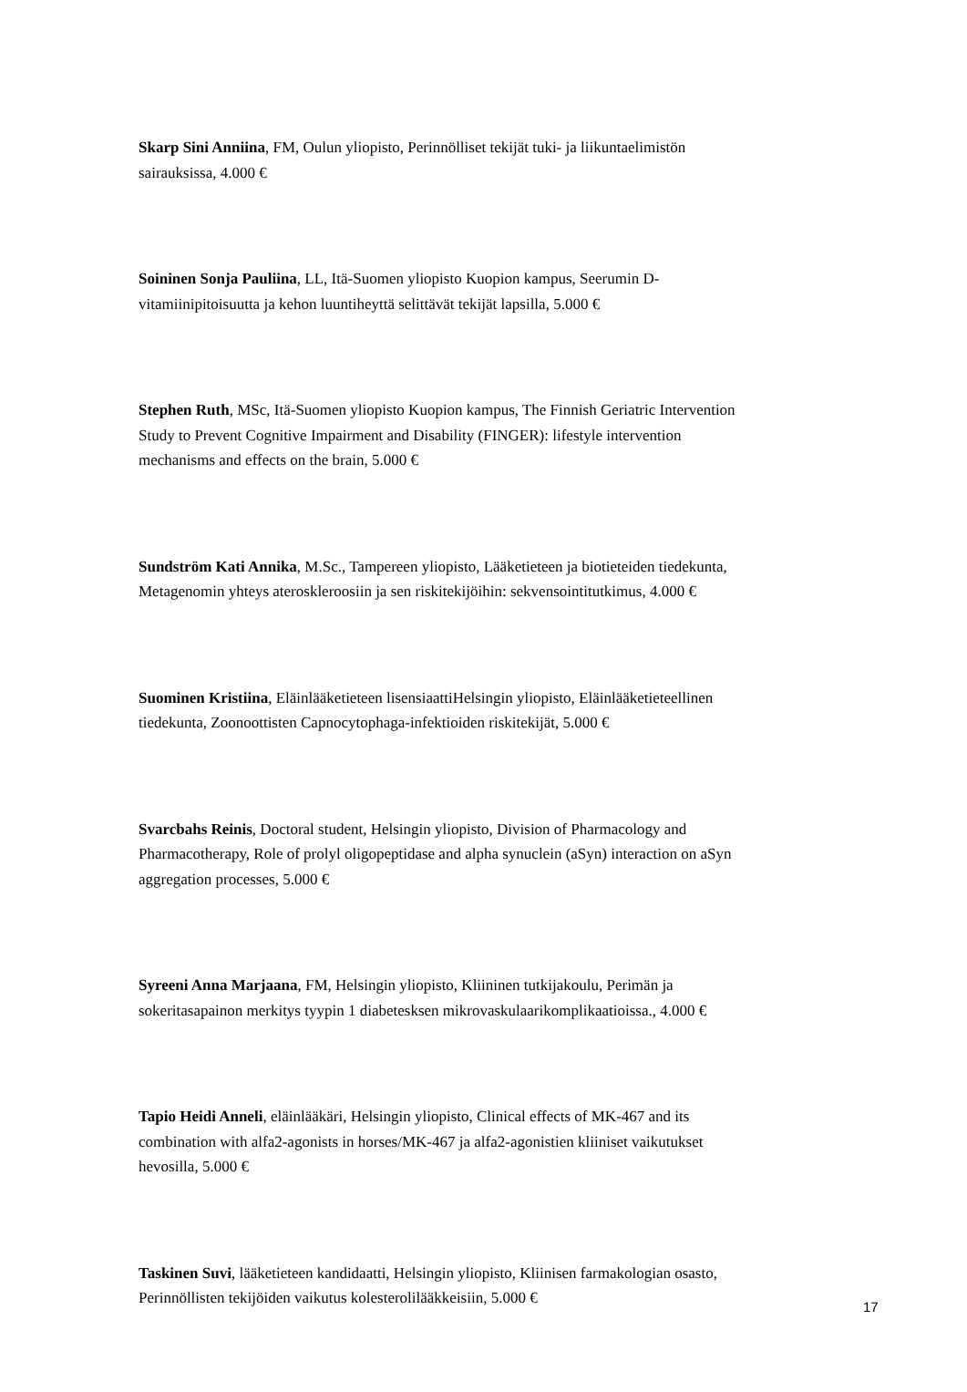Skarp Sini Anniina, FM, Oulun yliopisto, Perinnölliset tekijät tuki- ja liikuntaelimistön sairauksissa, 4.000 €
Soininen Sonja Pauliina, LL, Itä-Suomen yliopisto Kuopion kampus, Seerumin D-vitamiinipitoisuutta ja kehon luuntiheyttä selittävät tekijät lapsilla, 5.000 €
Stephen Ruth, MSc, Itä-Suomen yliopisto Kuopion kampus, The Finnish Geriatric Intervention Study to Prevent Cognitive Impairment and Disability (FINGER): lifestyle intervention mechanisms and effects on the brain, 5.000 €
Sundström Kati Annika, M.Sc., Tampereen yliopisto, Lääketieteen ja biotieteiden tiedekunta, Metagenomin yhteys ateroskleroosiin ja sen riskitekijöihin: sekvensointitutkimus, 4.000 €
Suominen Kristiina, Eläinlääketieteen lisensiaattiHelsingin yliopisto, Eläinlääketieteellinen tiedekunta, Zoonoottisten Capnocytophaga-infektioiden riskitekijät, 5.000 €
Svarcbahs Reinis, Doctoral student, Helsingin yliopisto, Division of Pharmacology and Pharmacotherapy, Role of prolyl oligopeptidase and alpha synuclein (aSyn) interaction on aSyn aggregation processes, 5.000 €
Syreeni Anna Marjaana, FM, Helsingin yliopisto, Kliininen tutkijakoulu, Perimän ja sokeritasapainon merkitys tyypin 1 diabetesksen mikrovaskulaarikomplikaatioissa., 4.000 €
Tapio Heidi Anneli, eläinlääkäri, Helsingin yliopisto, Clinical effects of MK-467 and its combination with alfa2-agonists in horses/MK-467 ja alfa2-agonistien kliiniset vaikutukset hevosilla, 5.000 €
Taskinen Suvi, lääketieteen kandidaatti, Helsingin yliopisto, Kliinisen farmakologian osasto, Perinnöllisten tekijöiden vaikutus kolesterolilääkkeisiin, 5.000 €
17